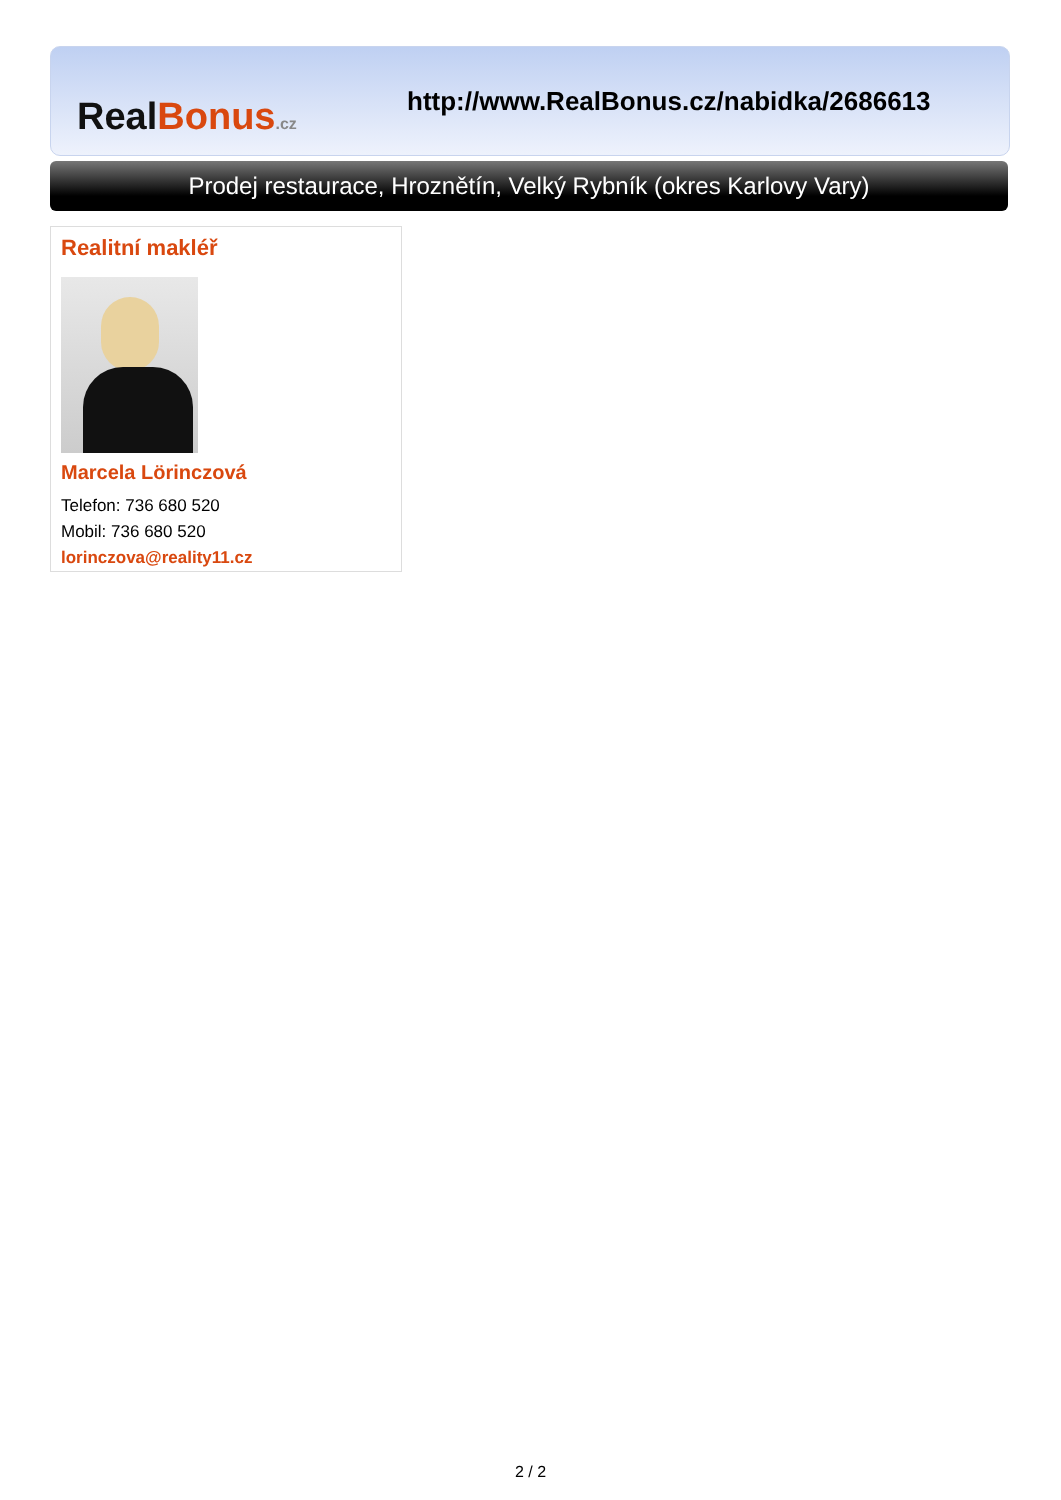RealBonus.cz
http://www.RealBonus.cz/nabidka/2686613
Prodej restaurace, Hroznětín, Velký Rybník (okres Karlovy Vary)
Realitní makléř
Marcela Lörinczová
Telefon: 736 680 520
Mobil: 736 680 520
lorinczova@reality11.cz
2 / 2